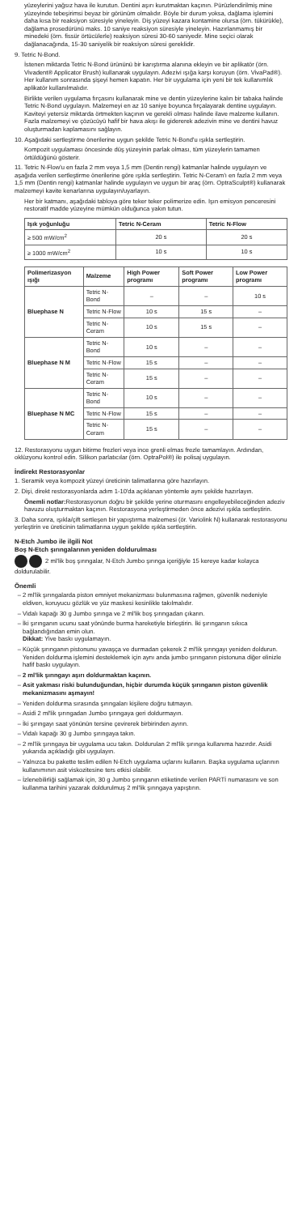yüzeylerini yağsız hava ile kurutun. Dentini aşırı kurutmaktan kaçının. Pürüzlendirilmiş mine yüzeyinde tebeşirimsi beyaz bir görünüm olmalıdır. Böyle bir durum yoksa, dağlama işlemini daha kısa bir reaksiyon süresiyle yineleyin. Diş yüzeyi kazara kontamine olursa (örn. tükürükle), dağlama prosedürünü maks. 10 saniye reaksiyon süresiyle yineleyin. Hazırlanmamış bir minedeki (örn. fissür örtücülerle) reaksiyon süresi 30-60 saniyedir. Mine seçici olarak dağlanacağında, 15-30 saniyelik bir reaksiyon süresi gereklidir.
9. Tetric N-Bond.
İstenen miktarda Tetric N-Bond ürününü bir karıştırma alanına ekleyin ve bir aplikatör (örn. Vivadent® Applicator Brush) kullanarak uygulayın. Adezivi ışığa karşı koruyun (örn. VivaPad®). Her kullanım sonrasında şişeyi hemen kapatın. Her bir uygulama için yeni bir tek kullanımlık aplikatör kullanılmalıdır.
Birlikte verilen uygulama fırçasını kullanarak mine ve dentin yüzeylerine kalın bir tabaka halinde Tetric N-Bond uygulayın. Malzemeyi en az 10 saniye boyunca fırçalayarak dentine uygulayın. Kaviteyi yetersiz miktarda örtmekten kaçının ve gerekli olması halinde ilave malzeme kullanın. Fazla malzemeyi ve çözücüyü hafif bir hava akışı ile gidererek adezivin mine ve dentini havuz oluşturmadan kaplamasını sağlayın.
10. Aşağıdaki sertleştirme önerilerine uygun şekilde Tetric N-Bond'u ışıkla sertleştirin.
Kompozit uygulaması öncesinde düş yüzeyinin parlak olması, tüm yüzeylerin tamamen örtüldüğünü gösterir.
11. Tetric N-Flow'u en fazla 2 mm veya 1,5 mm (Dentin rengi) katmanlar halinde uygulayın ve aşağıda verilen sertleştirme önerilerine göre ışıkla sertleştirin. Tetric N-Ceram'ı en fazla 2 mm veya 1,5 mm (Dentin rengi) katmanlar halinde uygulayın ve uygun bir araç (örn. OptraSculpt®) kullanarak malzemeyi kavite kenarlarına uygulayın/uyarlayın.
Her bir katmanı, aşağıdaki tabloya göre teker teker polimerize edin. Işın emisyon penceresini restoratif madde yüzeyine mümkün olduğunca yakın tutun.
| Işık yoğunluğu | Tetric N-Ceram | Tetric N-Flow |
| --- | --- | --- |
| ≥ 500 mW/cm<sup>2</sup> | 20 s | 20 s |
| ≥ 1000 mW/cm<sup>2</sup> | 10 s | 10 s |
| Polimerizasyon ışığı | Malzeme | High Power programı | Soft Power programı | Low Power programı |
| --- | --- | --- | --- | --- |
| Bluephase N | Tetric N-Bond | – | – | 10 s |
| | Tetric N-Flow | 10 s | 15 s | – |
| | Tetric N-Ceram | 10 s | 15 s | – |
| Bluephase N M | Tetric N-Bond | 10 s | – | – |
| | Tetric N-Flow | 15 s | – | – |
| | Tetric N-Ceram | 15 s | – | – |
| Bluephase N MC | Tetric N-Bond | 10 s | – | – |
| | Tetric N-Flow | 15 s | – | – |
| | Tetric N-Ceram | 15 s | – | – |
12. Restorasyonu uygun bitirme frezleri veya ince grenli elmas frezle tamamlayın. Ardından, oklüzyonu kontrol edin. Silikon parlatıcılar (örn. OptraPol®) ile polisaj uygulayın.
İndirekt Restorasyonlar
1. Seramik veya kompozit yüzeyi üreticinin talimatlarına göre hazırlayın.
2. Dişi, direkt restorasyonlarda adım 1-10'da açıklanan yöntemle aynı şekilde hazırlayın.
Önemli notlar: Restorasyonun doğru bir şekilde yerine oturmasını engelleyebileceğinden adeziv havuzu oluşturmaktan kaçının. Restorasyona yerleştirmeden önce adezivi ışıkla sertleştirin.
3. Daha sonra, ışıkla/çift sertleşen bir yapıştırma malzemesi (ör. Variolink N) kullanarak restorasyonu yerleştirin ve üreticinin talimatlarına uygun şekilde ışıkla sertleştirin.
N-Etch Jumbo ile ilgili Not
Boş N-Etch şırıngalarının yeniden doldurulması
2 ml'lik boş şırıngalar, N-Etch Jumbo şırınga içeriğiyle 15 kereye kadar kolayca doldurulabilir.
Önemli
2 ml'lik şırıngalarda piston emniyet mekanizması bulunmasına rağmen, güvenlik nedeniyle eldiven, koruyucu gözlük ve yüz maskesi kesinlikle takılmalıdır.
Vidalı kapağı 30 g Jumbo şırınga ve 2 ml'lik boş şırıngadan çıkarın.
İki şırınganın ucunu saat yönünde burma hareketiyle birleştirin. İki şırınganın sıkıca bağlandığından emin olun.
Dikkat: Yive baskı uygulamayın.
Küçük şırınganın pistonunu yavaşça ve durmadan çekerek 2 ml'lik şırıngayı yeniden doldurun. Yeniden doldurma işlemini desteklemek için aynı anda jumbo şırınganın pistonuna diğer elinizle hafif baskı uygulayın.
2 ml'lik şırıngayı aşırı doldurmaktan kaçının.
Asit yakması riski bulunduğundan, hiçbir durumda küçük şırınganın piston güvenlik mekanizmasını aşmayın!
Yeniden doldurma sırasında şırıngaları kişilere doğru tutmayın.
Asidi 2 ml'lik şırıngadan Jumbo şırıngaya geri doldurmayın.
İki şırıngayı saat yönünün tersine çevirerek birbirinden ayırın.
Vidalı kapağı 30 g Jumbo şırıngaya takın.
2 ml'lik şırıngaya bir uygulama ucu takın. Doldurulan 2 ml'lik şırınga kullanıma hazırdır. Asidi yukarıda açıkladığı gibi uygulayın.
Yalnızca bu pakette teslim edilen N-Etch uygulama uçlarını kullanın. Başka uygulama uçlarının kullanımının asit viskozitesine ters etkisi olabilir.
İzlenebilirliği sağlamak için, 30 g Jumbo şırınganın etiketinde verilen PARTİ numarasını ve son kullanma tarihini yazarak doldurulmuş 2 ml'lik şırıngaya yapıştırın.